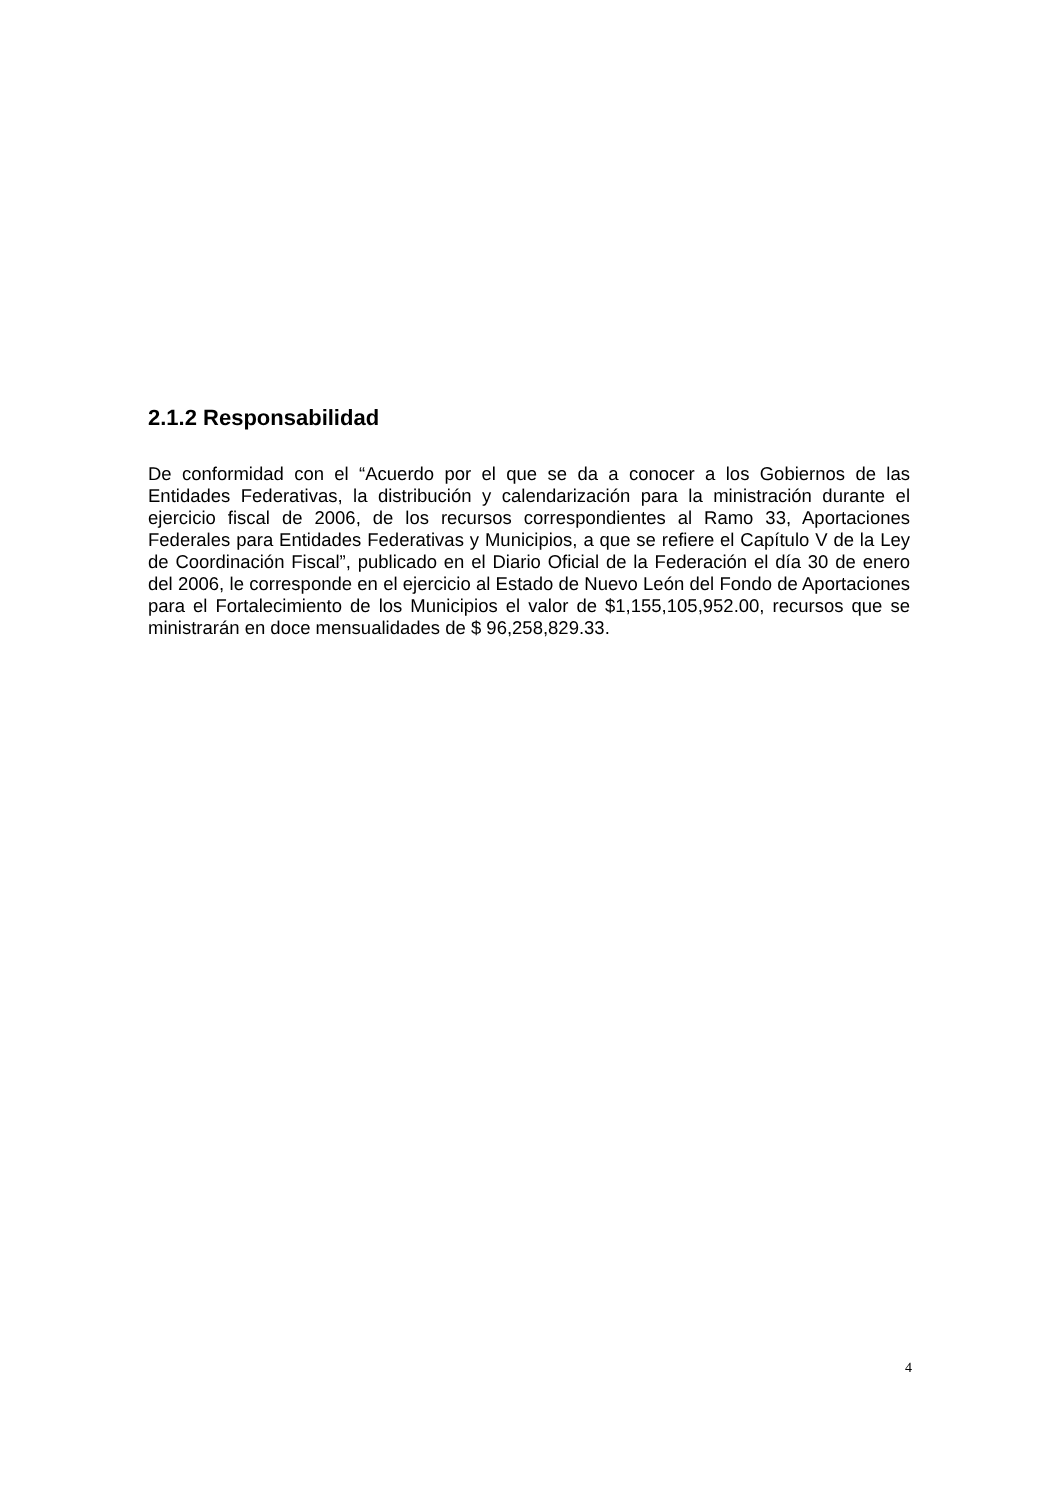2.1.2 Responsabilidad
De conformidad con el “Acuerdo por el que se da a conocer a los Gobiernos de las Entidades Federativas, la distribución y calendarización para la ministración durante el ejercicio fiscal de 2006, de los recursos correspondientes al Ramo 33, Aportaciones Federales para Entidades Federativas y Municipios, a que se refiere el Capítulo V de la Ley de Coordinación Fiscal”, publicado en el Diario Oficial de la Federación el día 30 de enero del 2006, le corresponde en el ejercicio al Estado de Nuevo León del Fondo de Aportaciones para el Fortalecimiento de los Municipios el valor de $1,155,105,952.00, recursos que se ministrarán en doce mensualidades de $ 96,258,829.33.
4